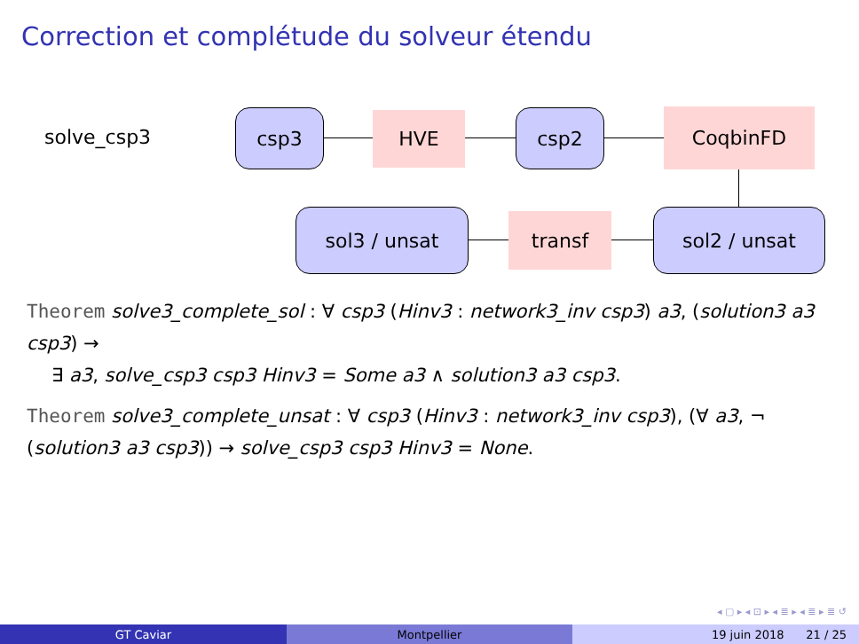Correction et complétude du solveur étendu
solve_csp3
csp3 HVE csp2 CoqbinFD
sol2 / unsat
transf
sol3 / unsat
Theorem solve3_complete_sol : ∀ csp3 (Hinv3 : network3_inv csp3) a3, (solution3 a3 csp3) →
∃ a3, solve_csp3 csp3 Hinv3 = Some a3 ∧ solution3 a3 csp3.
Theorem solve3_complete_unsat : ∀ csp3 (Hinv3 : network3_inv csp3), (∀ a3, ¬ (solution3 a3 csp3)) → solve_csp3 csp3 Hinv3 = None.
◂ ▢ ▸ ◂ ⊡ ▸ ◂ ≣ ▸ ◂ ≣ ▸ ≣ ↺
GT Caviar Montpellier 19 juin 2018 21 / 25